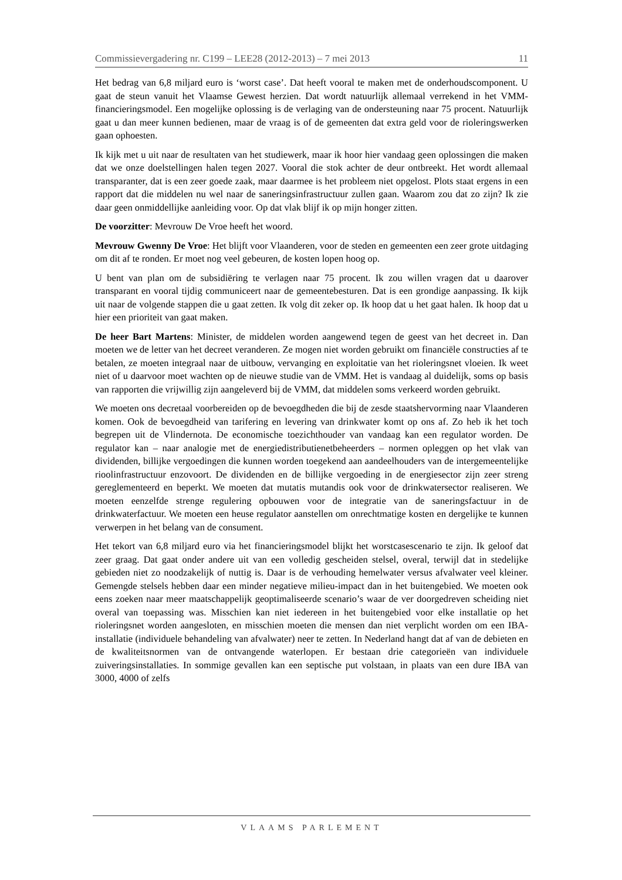Commissievergadering nr. C199 – LEE28 (2012-2013) – 7 mei 2013 11
Het bedrag van 6,8 miljard euro is ‘worst case’. Dat heeft vooral te maken met de onderhoudscomponent. U gaat de steun vanuit het Vlaamse Gewest herzien. Dat wordt natuurlijk allemaal verrekend in het VMM-financieringsmodel. Een mogelijke oplossing is de verlaging van de ondersteuning naar 75 procent. Natuurlijk gaat u dan meer kunnen bedienen, maar de vraag is of de gemeenten dat extra geld voor de rioleringswerken gaan ophoesten.
Ik kijk met u uit naar de resultaten van het studiewerk, maar ik hoor hier vandaag geen oplossingen die maken dat we onze doelstellingen halen tegen 2027. Vooral die stok achter de deur ontbreekt. Het wordt allemaal transparanter, dat is een zeer goede zaak, maar daarmee is het probleem niet opgelost. Plots staat ergens in een rapport dat die middelen nu wel naar de saneringsinfrastructuur zullen gaan. Waarom zou dat zo zijn? Ik zie daar geen onmiddellijke aanleiding voor. Op dat vlak blijf ik op mijn honger zitten.
De voorzitter: Mevrouw De Vroe heeft het woord.
Mevrouw Gwenny De Vroe: Het blijft voor Vlaanderen, voor de steden en gemeenten een zeer grote uitdaging om dit af te ronden. Er moet nog veel gebeuren, de kosten lopen hoog op.
U bent van plan om de subsidiëring te verlagen naar 75 procent. Ik zou willen vragen dat u daarover transparant en vooral tijdig communiceert naar de gemeentebesturen. Dat is een grondige aanpassing. Ik kijk uit naar de volgende stappen die u gaat zetten. Ik volg dit zeker op. Ik hoop dat u het gaat halen. Ik hoop dat u hier een prioriteit van gaat maken.
De heer Bart Martens: Minister, de middelen worden aangewend tegen de geest van het decreet in. Dan moeten we de letter van het decreet veranderen. Ze mogen niet worden gebruikt om financiële constructies af te betalen, ze moeten integraal naar de uitbouw, vervanging en exploitatie van het rioleringsnet vloeien. Ik weet niet of u daarvoor moet wachten op de nieuwe studie van de VMM. Het is vandaag al duidelijk, soms op basis van rapporten die vrijwillig zijn aangeleverd bij de VMM, dat middelen soms verkeerd worden gebruikt.
We moeten ons decretaal voorbereiden op de bevoegdheden die bij de zesde staatshervorming naar Vlaanderen komen. Ook de bevoegdheid van tarifering en levering van drinkwater komt op ons af. Zo heb ik het toch begrepen uit de Vlindernota. De economische toezichthouder van vandaag kan een regulator worden. De regulator kan – naar analogie met de energiedistributienetbeheerders – normen opleggen op het vlak van dividenden, billijke vergoedingen die kunnen worden toegekend aan aandeelhouders van de intergemeentelijke rioolinfrastructuur enzovoort. De dividenden en de billijke vergoeding in de energiesector zijn zeer streng gereglementeerd en beperkt. We moeten dat mutatis mutandis ook voor de drinkwatersector realiseren. We moeten eenzelfde strenge regulering opbouwen voor de integratie van de saneringsfactuur in de drinkwaterfactuur. We moeten een heuse regulator aanstellen om onrechtmatige kosten en dergelijke te kunnen verwerpen in het belang van de consument.
Het tekort van 6,8 miljard euro via het financieringsmodel blijkt het worstcasescenario te zijn. Ik geloof dat zeer graag. Dat gaat onder andere uit van een volledig gescheiden stelsel, overal, terwijl dat in stedelijke gebieden niet zo noodzakelijk of nuttig is. Daar is de verhouding hemelwater versus afvalwater veel kleiner. Gemengde stelsels hebben daar een minder negatieve milieu-impact dan in het buitengebied. We moeten ook eens zoeken naar meer maatschappelijk geoptimaliseerde scenario’s waar de ver doorgedreven scheiding niet overal van toepassing was. Misschien kan niet iedereen in het buitengebied voor elke installatie op het rioleringsnet worden aangesloten, en misschien moeten die mensen dan niet verplicht worden om een IBA-installatie (individuele behandeling van afvalwater) neer te zetten. In Nederland hangt dat af van de debieten en de kwaliteitsnormen van de ontvangende waterlopen. Er bestaan drie categorieën van individuele zuiveringsinstallaties. In sommige gevallen kan een septische put volstaan, in plaats van een dure IBA van 3000, 4000 of zelfs
VLAAMS PARLEMENT